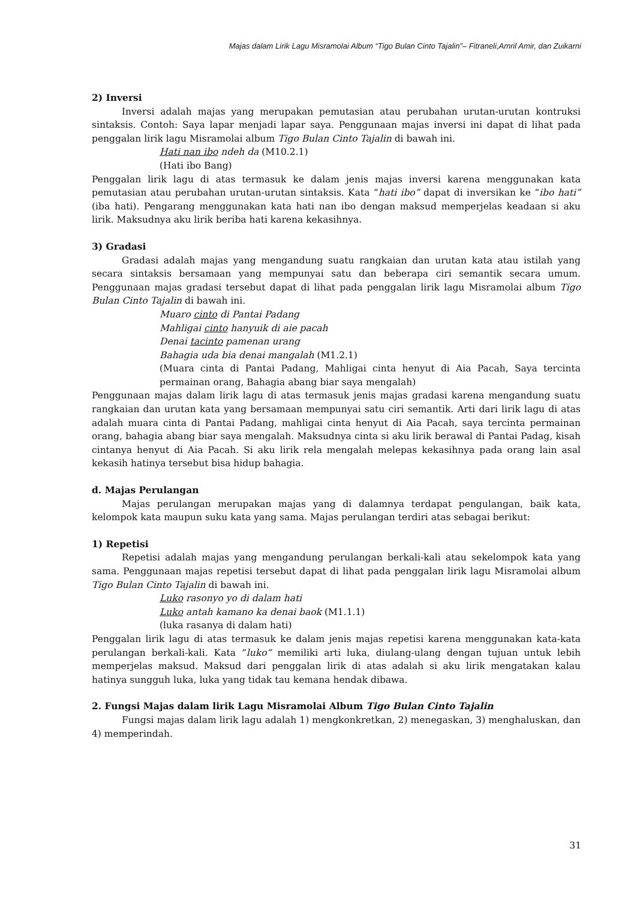Majas dalam Lirik Lagu Misramolai Album “Tigo Bulan Cinto Tajalin”– Fitraneli,Amril Amir, dan Zuikarni
2) Inversi
Inversi adalah majas yang merupakan pemutasian atau perubahan urutan-urutan kontruksi sintaksis. Contoh: Saya lapar menjadi lapar saya. Penggunaan majas inversi ini dapat di lihat pada penggalan lirik lagu Misramolai album Tigo Bulan Cinto Tajalin di bawah ini.
Hati nan ibo ndeh da (M10.2.1)
(Hati ibo Bang)
Penggalan lirik lagu di atas termasuk ke dalam jenis majas inversi karena menggunakan kata pemutasian atau perubahan urutan-urutan sintaksis. Kata “hati ibo” dapat di inversikan ke “ibo hati” (iba hati). Pengarang menggunakan kata hati nan ibo dengan maksud memperjelas keadaan si aku lirik. Maksudnya aku lirik beriba hati karena kekasihnya.
3) Gradasi
Gradasi adalah majas yang mengandung suatu rangkaian dan urutan kata atau istilah yang secara sintaksis bersamaan yang mempunyai satu dan beberapa ciri semantik secara umum. Penggunaan majas gradasi tersebut dapat di lihat pada penggalan lirik lagu Misramolai album Tigo Bulan Cinto Tajalin di bawah ini.
Muaro cinto di Pantai Padang
Mahligai cinto hanyuik di aie pacah
Denai tacinto pamenan urang
Bahagia uda bia denai mangalah (M1.2.1)
(Muara cinta di Pantai Padang, Mahligai cinta henyut di Aia Pacah, Saya tercinta permainan orang, Bahagia abang biar saya mengalah)
Penggunaan majas dalam lirik lagu di atas termasuk jenis majas gradasi karena mengandung suatu rangkaian dan urutan kata yang bersamaan mempunyai satu ciri semantik. Arti dari lirik lagu di atas adalah muara cinta di Pantai Padang, mahligai cinta henyut di Aia Pacah, saya tercinta permainan orang, bahagia abang biar saya mengalah. Maksudnya cinta si aku lirik berawal di Pantai Padag, kisah cintanya henyut di Aia Pacah. Si aku lirik rela mengalah melepas kekasihnya pada orang lain asal kekasih hatinya tersebut bisa hidup bahagia.
d. Majas Perulangan
Majas perulangan merupakan majas yang di dalamnya terdapat pengulangan, baik kata, kelompok kata maupun suku kata yang sama. Majas perulangan terdiri atas sebagai berikut:
1) Repetisi
Repetisi adalah majas yang mengandung perulangan berkali-kali atau sekelompok kata yang sama. Penggunaan majas repetisi tersebut dapat di lihat pada penggalan lirik lagu Misramolai album Tigo Bulan Cinto Tajalin di bawah ini.
Luko rasonyo yo di dalam hati
Luko antah kamano ka denai baok (M1.1.1)
(luka rasanya di dalam hati)
Penggalan lirik lagu di atas termasuk ke dalam jenis majas repetisi karena menggunakan kata-kata perulangan berkali-kali. Kata “luko” memiliki arti luka, diulang-ulang dengan tujuan untuk lebih memperjelas maksud. Maksud dari penggalan lirik di atas adalah si aku lirik mengatakan kalau hatinya sungguh luka, luka yang tidak tau kemana hendak dibawa.
2. Fungsi Majas dalam lirik Lagu Misramolai Album Tigo Bulan Cinto Tajalin
Fungsi majas dalam lirik lagu adalah 1) mengkonkretkan, 2) menegaskan, 3) menghaluskan, dan 4) memperindah.
31